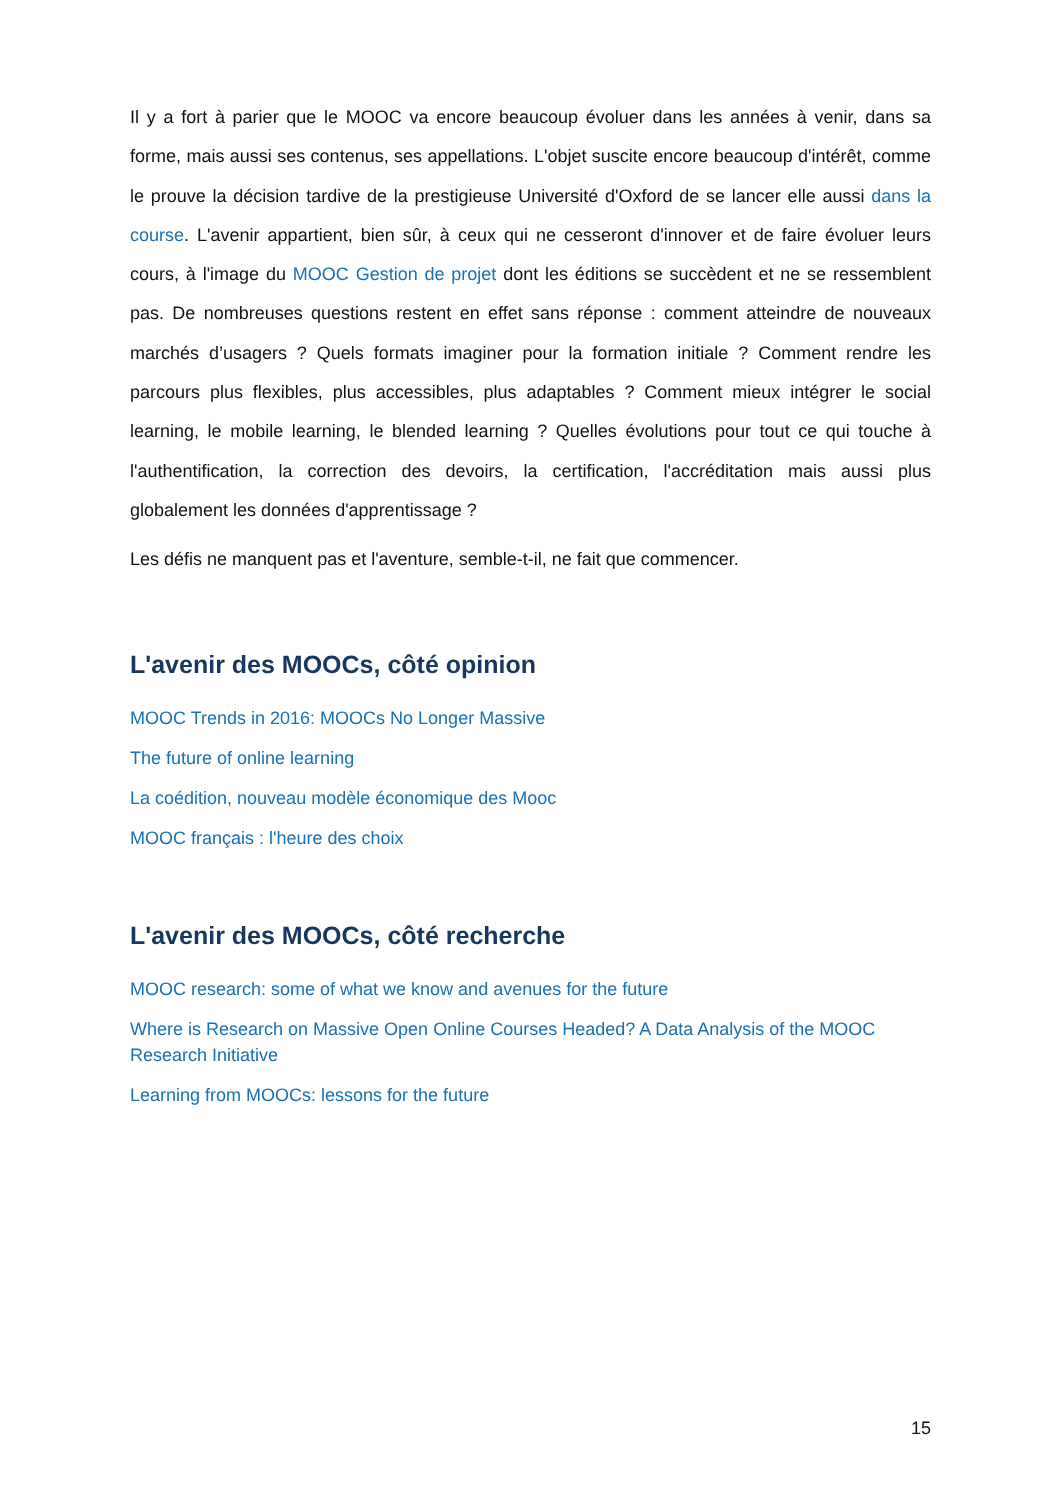Il y a fort à parier que le MOOC va encore beaucoup évoluer dans les années à venir, dans sa forme, mais aussi ses contenus, ses appellations. L'objet suscite encore beaucoup d'intérêt, comme le prouve la décision tardive de la prestigieuse Université d'Oxford de se lancer elle aussi dans la course. L'avenir appartient, bien sûr, à ceux qui ne cesseront d'innover et de faire évoluer leurs cours, à l'image du MOOC Gestion de projet dont les éditions se succèdent et ne se ressemblent pas. De nombreuses questions restent en effet sans réponse : comment atteindre de nouveaux marchés d’usagers ? Quels formats imaginer pour la formation initiale ? Comment rendre les parcours plus flexibles, plus accessibles, plus adaptables ? Comment mieux intégrer le social learning, le mobile learning, le blended learning ? Quelles évolutions pour tout ce qui touche à l'authentification, la correction des devoirs, la certification, l'accréditation mais aussi plus globalement les données d'apprentissage ?
Les défis ne manquent pas et l'aventure, semble-t-il, ne fait que commencer.
L'avenir des MOOCs, côté opinion
MOOC Trends in 2016: MOOCs No Longer Massive
The future of online learning
La coédition, nouveau modèle économique des Mooc
MOOC français : l'heure des choix
L'avenir des MOOCs, côté recherche
MOOC research: some of what we know and avenues for the future
Where is Research on Massive Open Online Courses Headed? A Data Analysis of the MOOC Research Initiative
Learning from MOOCs: lessons for the future
15